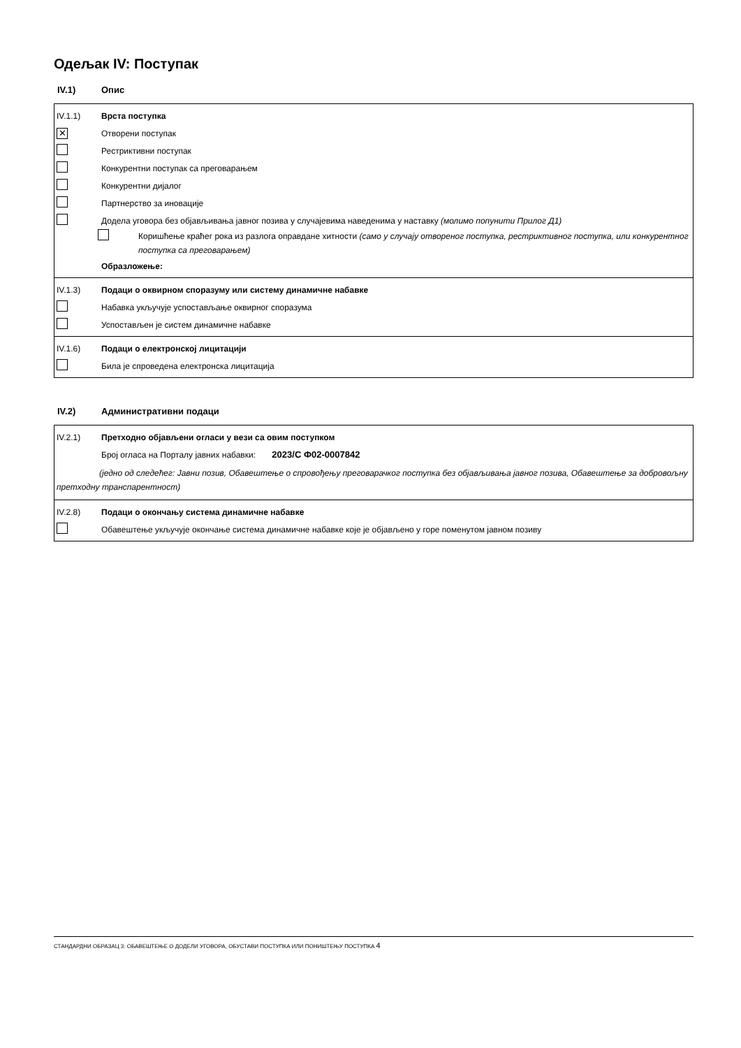Одељак IV: Поступак
IV.1) Опис
IV.1.1) Врста поступка
✕
Отворени поступак
Рестриктивни поступак
Конкурентни поступак са преговарањем
Конкурентни дијалог
Партнерство за иновације
Додела уговора без објављивања јавног позива у случајевима наведенима у наставку (молимо попунити Прилог Д1)
Коришћење краћег рока из разлога оправдане хитности (само у случају отвореног поступка, рестриктивног поступка, или конкурентног поступка са преговарањем)
Образложење:
IV.1.3)
Подаци о оквирном споразуму или систему динамичне набавке
Набавка укључује успостављање оквирног споразума
Успостављен је систем динамичне набавке
IV.1.6)
Подаци о електронској лицитацији
Била је спроведена електронска лицитација
IV.2) Административни подаци
IV.2.1)
Претходно објављени огласи у вези са овим поступком
Број огласа на Порталу јавних набавки: 2023/С Ф02-0007842
(једно од следећег: Јавни позив, Обавештење о спровођењу преговарачког поступка без објављивања јавног позива, Обавештење за добровољну претходну транспарентност)
IV.2.8)
Подаци о окончању система динамичне набавке
Обавештење укључује окончање система динамичне набавке које је објављено у горе поменутом јавном позиву
СТАНДАРДНИ ОБРАЗАЦ 3: ОБАВЕШТЕЊЕ О ДОДЕЛИ УГОВОРА, ОБУСТАВИ ПОСТУПКА ИЛИ ПОНИШТЕЊУ ПОСТУПКА 4